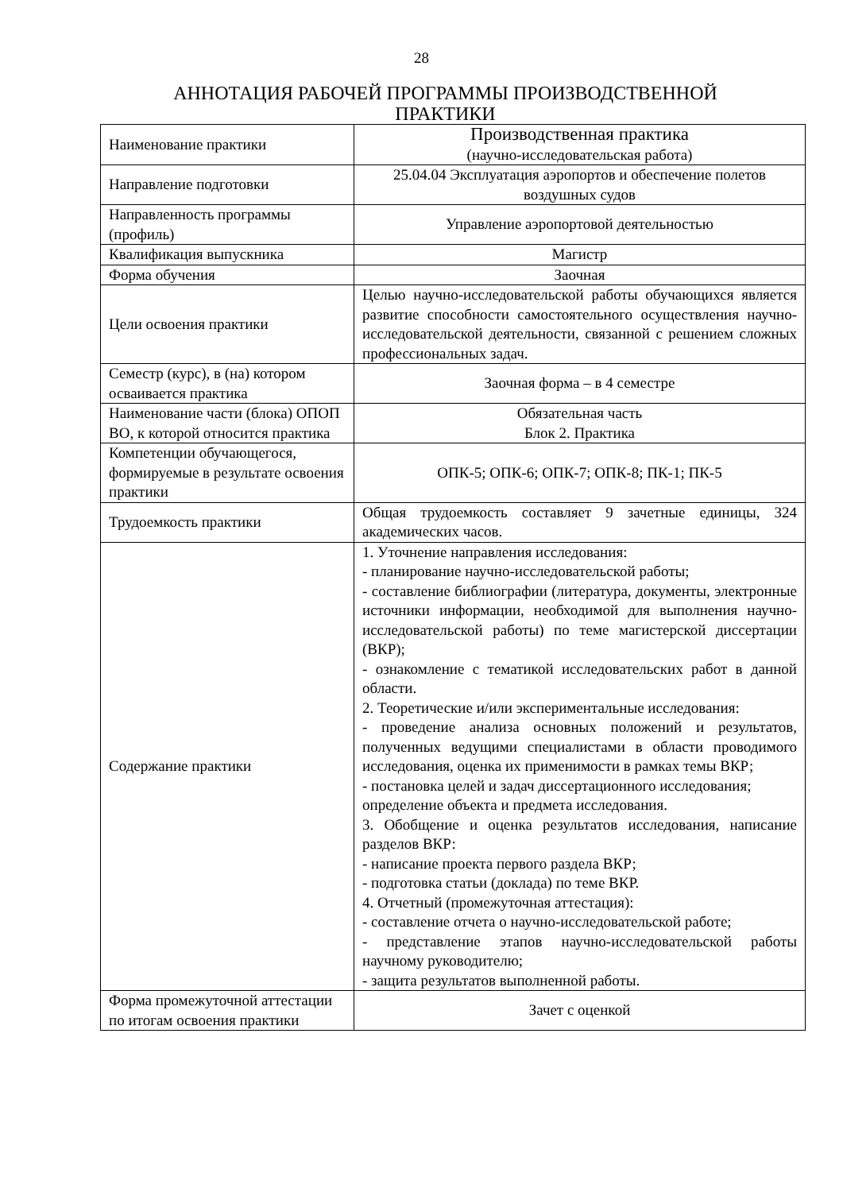28
АННОТАЦИЯ РАБОЧЕЙ ПРОГРАММЫ ПРОИЗВОДСТВЕННОЙ
ПРАКТИКИ
| Наименование практики | Производственная практика (научно-исследовательская работа) |
| Направление подготовки | 25.04.04 Эксплуатация аэропортов и обеспечение полетов воздушных судов |
| Направленность программы (профиль) | Управление аэропортовой деятельностью |
| Квалификация выпускника | Магистр |
| Форма обучения | Заочная |
| Цели освоения практики | Целью научно-исследовательской работы обучающихся является развитие способности самостоятельного осуществления научно-исследовательской деятельности, связанной с решением сложных профессиональных задач. |
| Семестр (курс), в (на) котором осваивается практика | Заочная форма – в 4 семестре |
| Наименование части (блока) ОПОП ВО, к которой относится практика | Обязательная часть Блок 2. Практика |
| Компетенции обучающегося, формируемые в результате освоения практики | ОПК-5; ОПК-6; ОПК-7; ОПК-8; ПК-1; ПК-5 |
| Трудоемкость практики | Общая трудоемкость составляет 9 зачетные единицы, 324 академических часов. |
| Содержание практики | 1. Уточнение направления исследования: - планирование научно-исследовательской работы; - составление библиографии (литература, документы, электронные источники информации, необходимой для выполнения научно-исследовательской работы) по теме магистерской диссертации (ВКР); - ознакомление с тематикой исследовательских работ в данной области. 2. Теоретические и/или экспериментальные исследования: - проведение анализа основных положений и результатов, полученных ведущими специалистами в области проводимого исследования, оценка их применимости в рамках темы ВКР; - постановка целей и задач диссертационного исследования; определение объекта и предмета исследования. 3. Обобщение и оценка результатов исследования, написание разделов ВКР: - написание проекта первого раздела ВКР; - подготовка статьи (доклада) по теме ВКР. 4. Отчетный (промежуточная аттестация): - составление отчета о научно-исследовательской работе; - представление этапов научно-исследовательской работы научному руководителю; - защита результатов выполненной работы. |
| Форма промежуточной аттестации по итогам освоения практики | Зачет с оценкой |